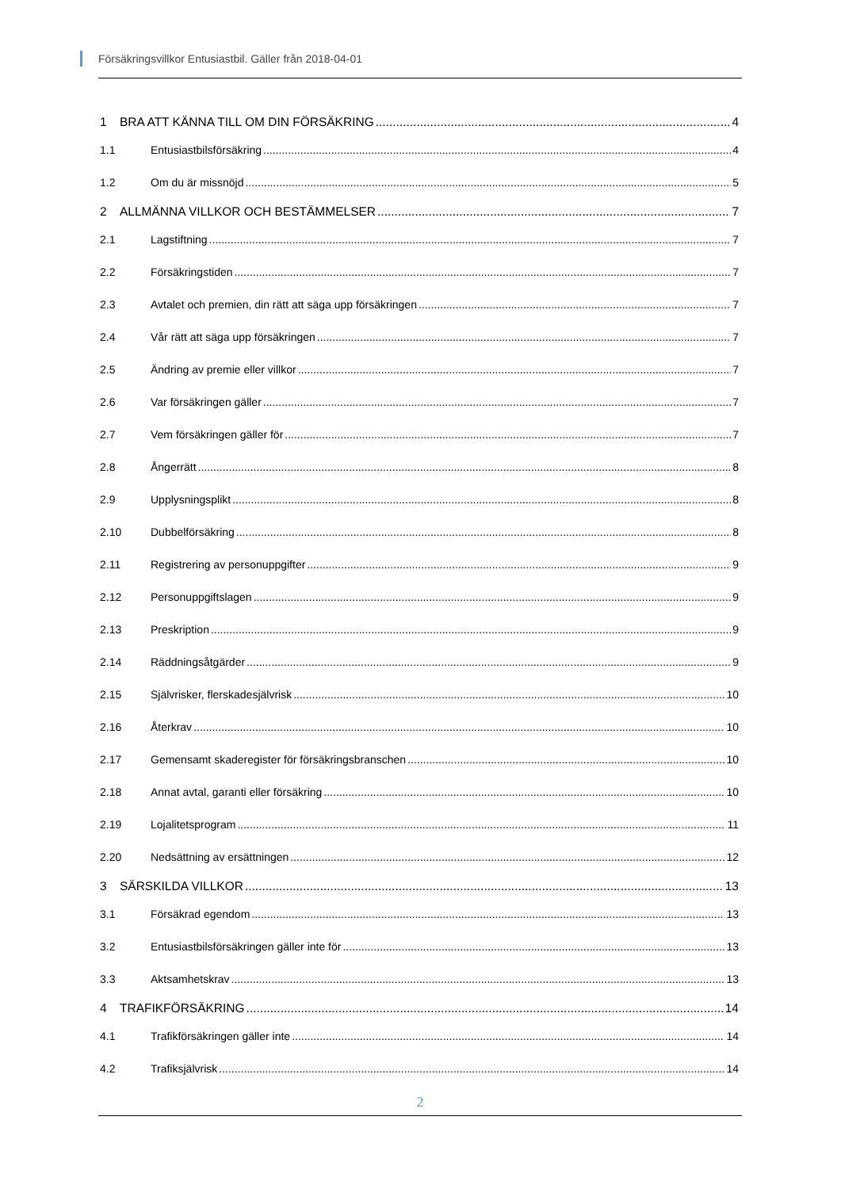Försäkringsvillkor Entusiastbil. Gäller från 2018-04-01
1 BRA ATT KÄNNA TILL OM DIN FÖRSÄKRING 4
1.1 Entusiastbilsförsäkring 4
1.2 Om du är missnöjd 5
2 ALLMÄNNA VILLKOR OCH BESTÄMMELSER 7
2.1 Lagstiftning 7
2.2 Försäkringstiden 7
2.3 Avtalet och premien, din rätt att säga upp försäkringen 7
2.4 Vår rätt att säga upp försäkringen 7
2.5 Ändring av premie eller villkor 7
2.6 Var försäkringen gäller 7
2.7 Vem försäkringen gäller för 7
2.8 Ångerrätt 8
2.9 Upplysningsplikt 8
2.10 Dubbelförsäkring 8
2.11 Registrering av personuppgifter 9
2.12 Personuppgiftslagen 9
2.13 Preskription 9
2.14 Räddningsåtgärder 9
2.15 Självrisker, flerskadesjälvrisk 10
2.16 Återkrav 10
2.17 Gemensamt skaderegister för försäkringsbranschen 10
2.18 Annat avtal, garanti eller försäkring 10
2.19 Lojalitetsprogram 11
2.20 Nedsättning av ersättningen 12
3 SÄRSKILDA VILLKOR 13
3.1 Försäkrad egendom 13
3.2 Entusiastbilsförsäkringen gäller inte för 13
3.3 Aktsamhetskrav 13
4 TRAFIKFÖRSÄKRING 14
4.1 Trafikförsäkringen gäller inte 14
4.2 Trafiksjälvrisk 14
2